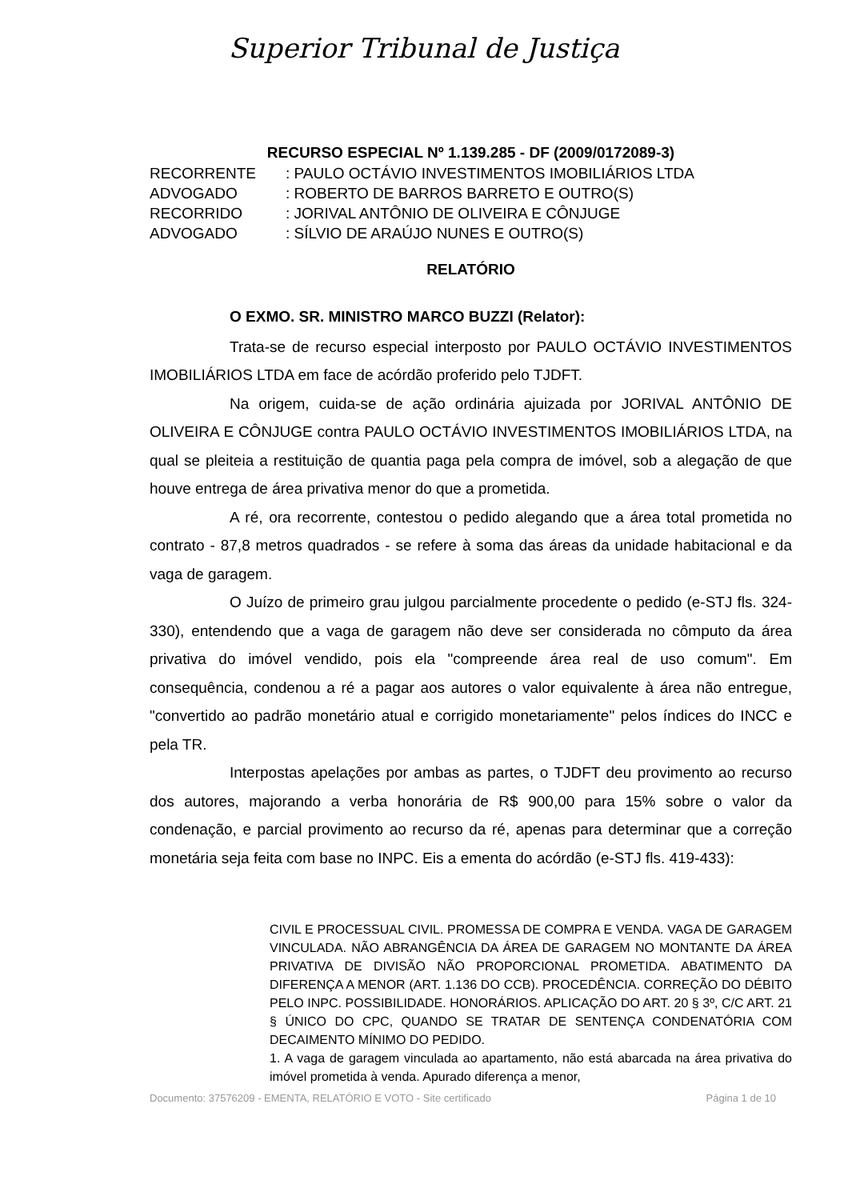Superior Tribunal de Justiça
RECURSO ESPECIAL Nº 1.139.285 - DF (2009/0172089-3)
RECORRENTE: PAULO OCTÁVIO INVESTIMENTOS IMOBILIÁRIOS LTDA
ADVOGADO: ROBERTO DE BARROS BARRETO E OUTRO(S)
RECORRIDO: JORIVAL ANTÔNIO DE OLIVEIRA E CÔNJUGE
ADVOGADO: SÍLVIO DE ARAÚJO NUNES E OUTRO(S)
RELATÓRIO
O EXMO. SR. MINISTRO MARCO BUZZI (Relator):
Trata-se de recurso especial interposto por PAULO OCTÁVIO INVESTIMENTOS IMOBILIÁRIOS LTDA em face de acórdão proferido pelo TJDFT.
Na origem, cuida-se de ação ordinária ajuizada por JORIVAL ANTÔNIO DE OLIVEIRA E CÔNJUGE contra PAULO OCTÁVIO INVESTIMENTOS IMOBILIÁRIOS LTDA, na qual se pleiteia a restituição de quantia paga pela compra de imóvel, sob a alegação de que houve entrega de área privativa menor do que a prometida.
A ré, ora recorrente, contestou o pedido alegando que a área total prometida no contrato - 87,8 metros quadrados - se refere à soma das áreas da unidade habitacional e da vaga de garagem.
O Juízo de primeiro grau julgou parcialmente procedente o pedido (e-STJ fls. 324-330), entendendo que a vaga de garagem não deve ser considerada no cômputo da área privativa do imóvel vendido, pois ela "compreende área real de uso comum". Em consequência, condenou a ré a pagar aos autores o valor equivalente à área não entregue, "convertido ao padrão monetário atual e corrigido monetariamente" pelos índices do INCC e pela TR.
Interpostas apelações por ambas as partes, o TJDFT deu provimento ao recurso dos autores, majorando a verba honorária de R$ 900,00 para 15% sobre o valor da condenação, e parcial provimento ao recurso da ré, apenas para determinar que a correção monetária seja feita com base no INPC. Eis a ementa do acórdão (e-STJ fls. 419-433):
CIVIL E PROCESSUAL CIVIL. PROMESSA DE COMPRA E VENDA. VAGA DE GARAGEM VINCULADA. NÃO ABRANGÊNCIA DA ÁREA DE GARAGEM NO MONTANTE DA ÁREA PRIVATIVA DE DIVISÃO NÃO PROPORCIONAL PROMETIDA. ABATIMENTO DA DIFERENÇA A MENOR (ART. 1.136 DO CCB). PROCEDÊNCIA. CORREÇÃO DO DÉBITO PELO INPC. POSSIBILIDADE. HONORÁRIOS. APLICAÇÃO DO ART. 20 § 3º, C/C ART. 21 § ÚNICO DO CPC, QUANDO SE TRATAR DE SENTENÇA CONDENATÓRIA COM DECAIMENTO MÍNIMO DO PEDIDO.
1. A vaga de garagem vinculada ao apartamento, não está abarcada na área privativa do imóvel prometida à venda. Apurado diferença a menor,
Documento: 37576209 - EMENTA, RELATÓRIO E VOTO - Site certificado Página 1 de 10